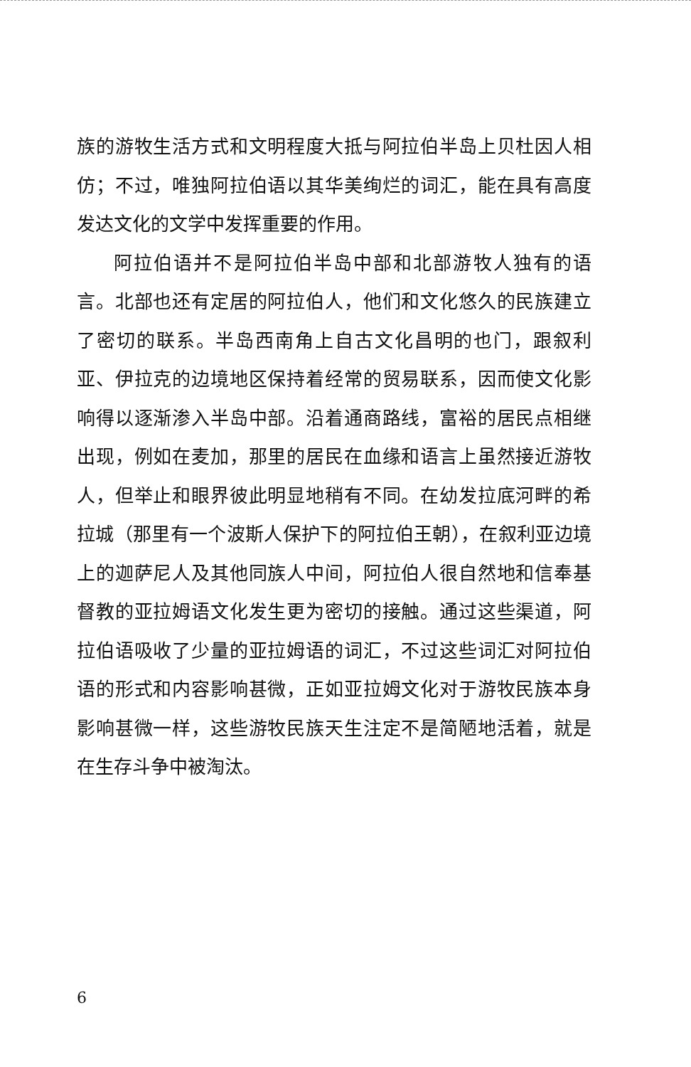族的游牧生活方式和文明程度大抵与阿拉伯半岛上贝杜因人相仿；不过，唯独阿拉伯语以其华美绚烂的词汇，能在具有高度发达文化的文学中发挥重要的作用。
阿拉伯语并不是阿拉伯半岛中部和北部游牧人独有的语言。北部也还有定居的阿拉伯人，他们和文化悠久的民族建立了密切的联系。半岛西南角上自古文化昌明的也门，跟叙利亚、伊拉克的边境地区保持着经常的贸易联系，因而使文化影响得以逐渐渗入半岛中部。沿着通商路线，富裕的居民点相继出现，例如在麦加，那里的居民在血缘和语言上虽然接近游牧人，但举止和眼界彼此明显地稍有不同。在幼发拉底河畔的希拉城（那里有一个波斯人保护下的阿拉伯王朝），在叙利亚边境上的迦萨尼人及其他同族人中间，阿拉伯人很自然地和信奉基督教的亚拉姆语文化发生更为密切的接触。通过这些渠道，阿拉伯语吸收了少量的亚拉姆语的词汇，不过这些词汇对阿拉伯语的形式和内容影响甚微，正如亚拉姆文化对于游牧民族本身影响甚微一样，这些游牧民族天生注定不是简陋地活着，就是在生存斗争中被淘汰。
6